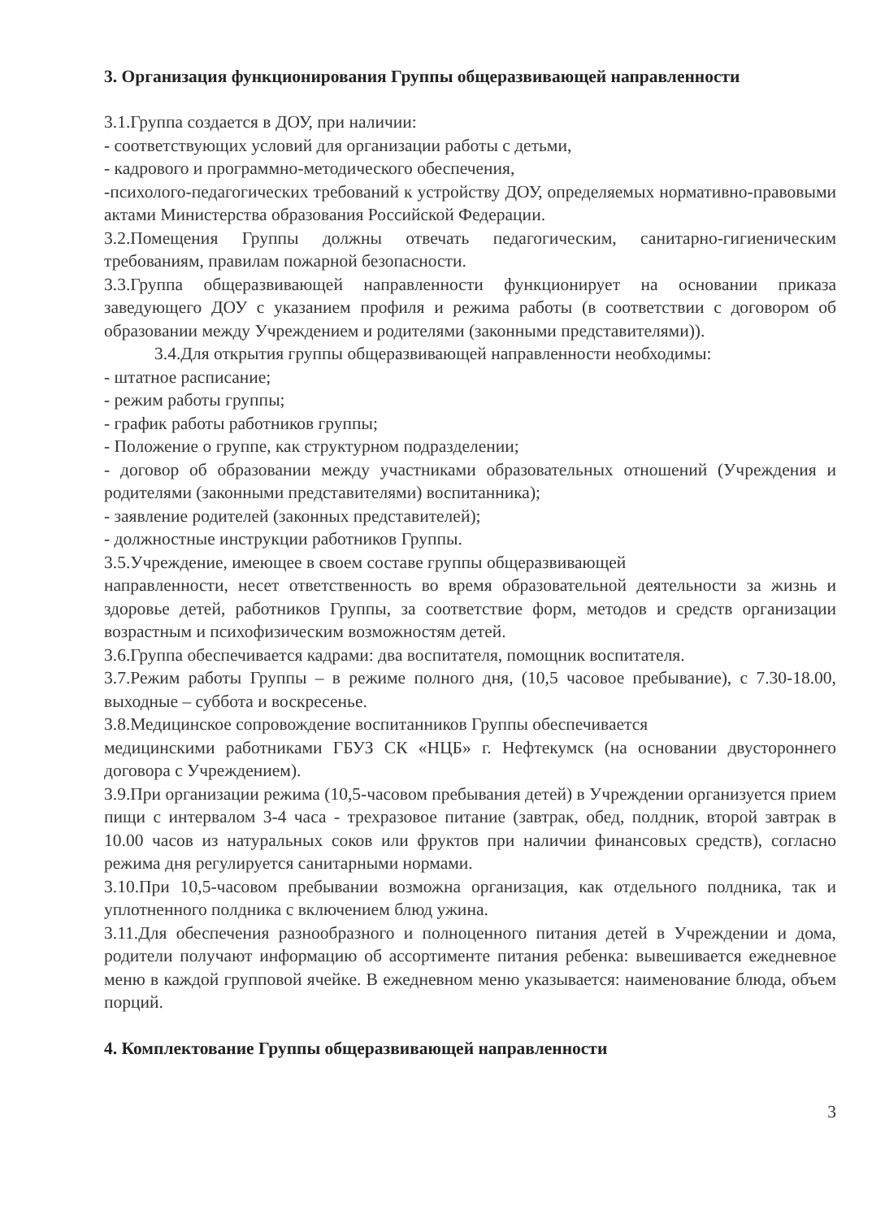3. Организация функционирования Группы общеразвивающей направленности
3.1.Группа создается в ДОУ, при наличии:
- соответствующих условий для организации работы с детьми,
- кадрового и программно-методического обеспечения,
-психолого-педагогических требований к устройству ДОУ, определяемых нормативно-правовыми актами Министерства образования Российской Федерации.
3.2.Помещения Группы должны отвечать педагогическим, санитарно-гигиеническим требованиям, правилам пожарной безопасности.
3.3.Группа общеразвивающей направленности функционирует на основании приказа заведующего ДОУ с указанием профиля и режима работы (в соответствии с договором об образовании между Учреждением и родителями (законными представителями)).
3.4.Для открытия группы общеразвивающей направленности необходимы:
- штатное расписание;
- режим работы группы;
- график работы работников группы;
- Положение о группе, как структурном подразделении;
- договор об образовании между участниками образовательных отношений (Учреждения и родителями (законными представителями) воспитанника);
- заявление родителей (законных представителей);
- должностные инструкции работников Группы.
3.5.Учреждение, имеющее в своем составе группы общеразвивающей
направленности, несет ответственность во время образовательной деятельности за жизнь и здоровье детей, работников Группы, за соответствие форм, методов и средств организации возрастным и психофизическим возможностям детей.
3.6.Группа обеспечивается кадрами: два воспитателя, помощник воспитателя.
3.7.Режим работы Группы – в режиме полного дня, (10,5 часовое пребывание), с 7.30-18.00, выходные – суббота и воскресенье.
3.8.Медицинское сопровождение воспитанников Группы обеспечивается
медицинскими работниками ГБУЗ СК «НЦБ» г. Нефтекумск (на основании двустороннего договора с Учреждением).
3.9.При организации режима (10,5-часовом пребывания детей) в Учреждении организуется прием пищи с интервалом 3-4 часа - трехразовое питание (завтрак, обед, полдник, второй завтрак в 10.00 часов из натуральных соков или фруктов при наличии финансовых средств), согласно режима дня регулируется санитарными нормами.
3.10.При 10,5-часовом пребывании возможна организация, как отдельного полдника, так и уплотненного полдника с включением блюд ужина.
3.11.Для обеспечения разнообразного и полноценного питания детей в Учреждении и дома, родители получают информацию об ассортименте питания ребенка: вывешивается ежедневное меню в каждой групповой ячейке. В ежедневном меню указывается: наименование блюда, объем порций.
4. Комплектование Группы общеразвивающей направленности
3